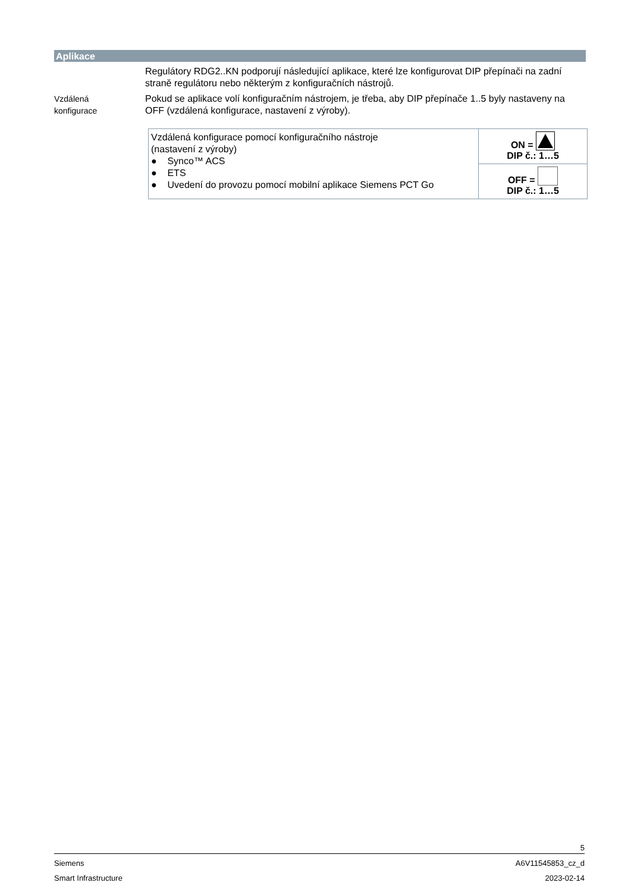Aplikace
Regulátory RDG2..KN podporují následující aplikace, které lze konfigurovat DIP přepínači na zadní straně regulátoru nebo některým z konfiguračních nástrojů.
Vzdálená
konfigurace
Pokud se aplikace volí konfiguračním nástrojem, je třeba, aby DIP přepínače 1..5 byly nastaveny na OFF (vzdálená konfigurace, nastavení z výroby).
| Vzdálená konfigurace pomocí konfiguračního nástroje (nastavení z výroby) ● Synco™ ACS ● ETS ● Uvedení do provozu pomocí mobilní aplikace Siemens PCT Go | ON = DIP č.: 1…5 |
| | OFF = DIP č.: 1…5 |
5
Siemens A6V11545853_cz_d
Smart Infrastructure 2023-02-14